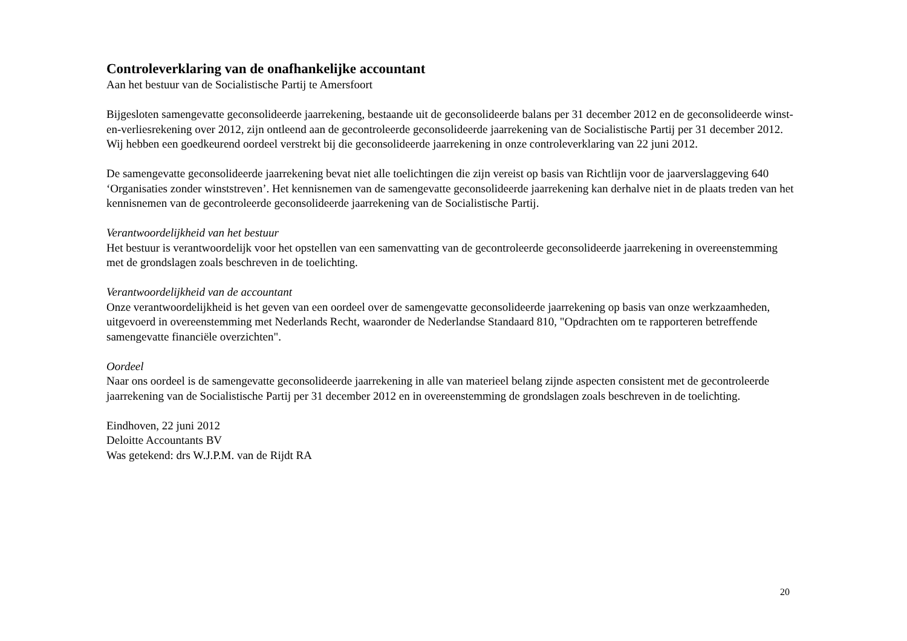Controleverklaring van de onafhankelijke accountant
Aan het bestuur van de Socialistische Partij te Amersfoort
Bijgesloten samengevatte geconsolideerde jaarrekening, bestaande uit de geconsolideerde balans per 31 december 2012 en de geconsolideerde winst-en-verliesrekening over 2012, zijn ontleend aan de gecontroleerde geconsolideerde jaarrekening van de Socialistische Partij per 31 december 2012. Wij hebben een goedkeurend oordeel verstrekt bij die geconsolideerde jaarrekening in onze controleverklaring van 22 juni 2012.
De samengevatte geconsolideerde jaarrekening bevat niet alle toelichtingen die zijn vereist op basis van Richtlijn voor de jaarverslaggeving 640 ‘Organisaties zonder winststreven’. Het kennisnemen van de samengevatte geconsolideerde jaarrekening kan derhalve niet in de plaats treden van het kennisnemen van de gecontroleerde geconsolideerde jaarrekening van de Socialistische Partij.
Verantwoordelijkheid van het bestuur
Het bestuur is verantwoordelijk voor het opstellen van een samenvatting van de gecontroleerde geconsolideerde jaarrekening in overeenstemming met de grondslagen zoals beschreven in de toelichting.
Verantwoordelijkheid van de accountant
Onze verantwoordelijkheid is het geven van een oordeel over de samengevatte geconsolideerde jaarrekening op basis van onze werkzaamheden, uitgevoerd in overeenstemming met Nederlands Recht, waaronder de Nederlandse Standaard 810, "Opdrachten om te rapporteren betreffende samengevatte financiële overzichten".
Oordeel
Naar ons oordeel is de samengevatte geconsolideerde jaarrekening in alle van materieel belang zijnde aspecten consistent met de gecontroleerde jaarrekening van de Socialistische Partij per 31 december 2012 en in overeenstemming de grondslagen zoals beschreven in de toelichting.
Eindhoven, 22 juni 2012
Deloitte Accountants BV
Was getekend: drs W.J.P.M. van de Rijdt RA
20